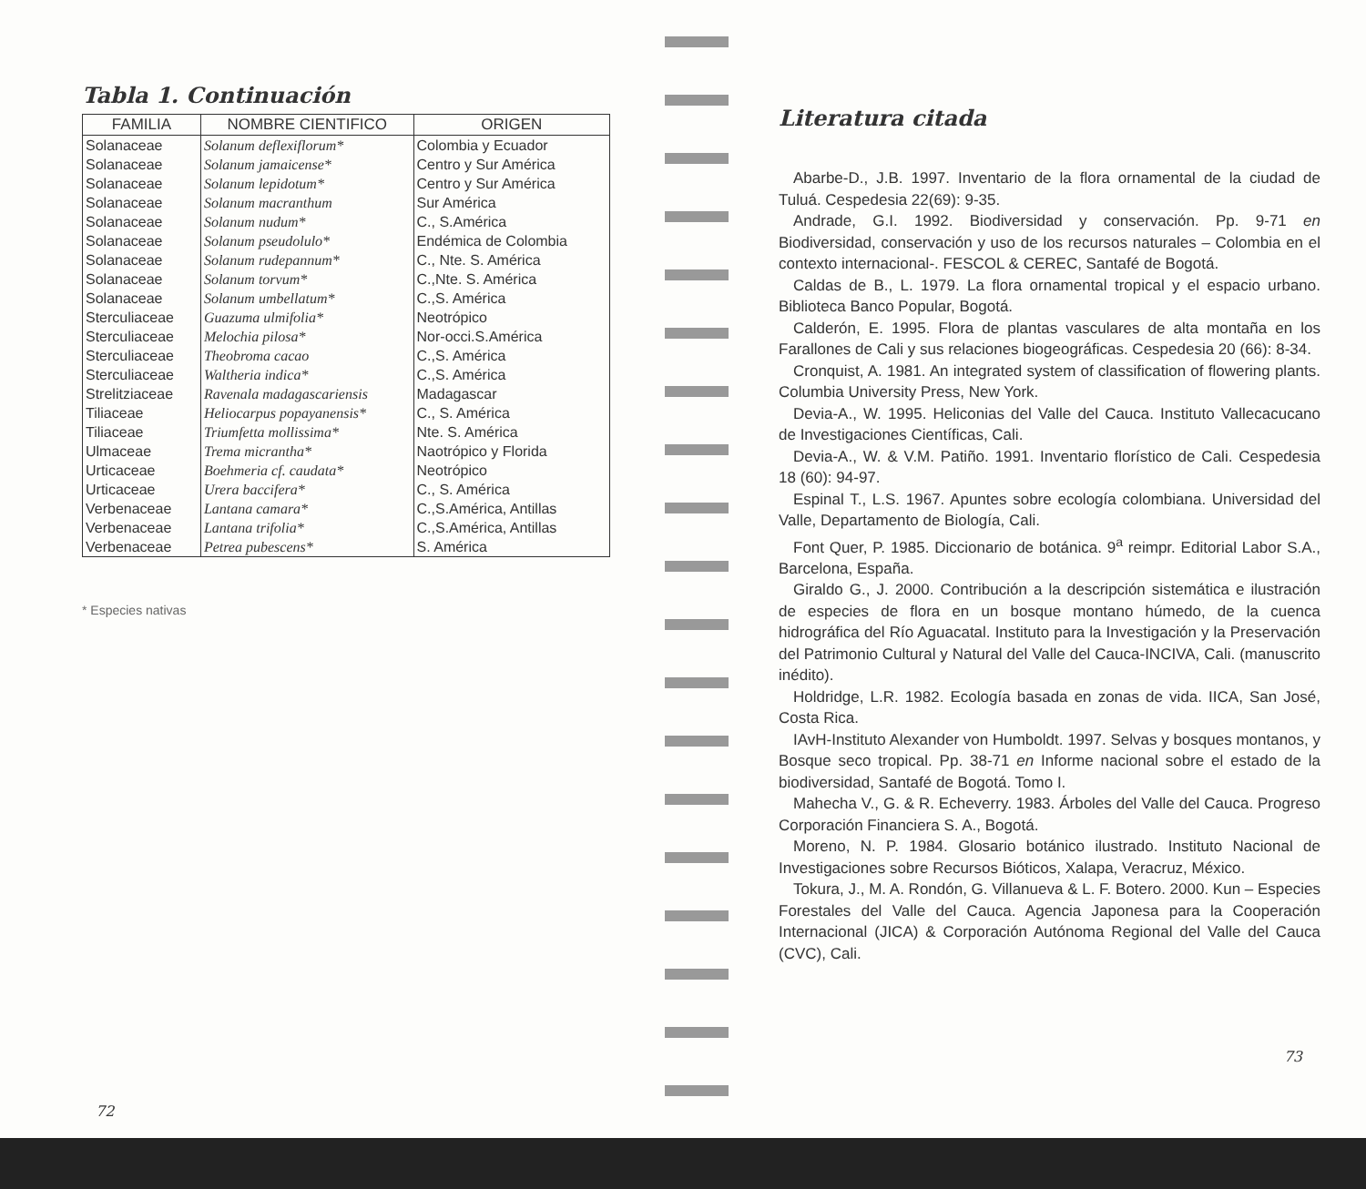Tabla 1. Continuación
| FAMILIA | NOMBRE CIENTIFICO | ORIGEN |
| --- | --- | --- |
| Solanaceae | Solanum deflexiflorum* | Colombia y Ecuador |
| Solanaceae | Solanum jamaicense* | Centro y Sur América |
| Solanaceae | Solanum lepidotum* | Centro y Sur América |
| Solanaceae | Solanum macranthum | Sur América |
| Solanaceae | Solanum nudum* | C., S.América |
| Solanaceae | Solanum pseudolulo* | Endémica de Colombia |
| Solanaceae | Solanum rudepannum* | C., Nte. S. América |
| Solanaceae | Solanum torvum* | C.,Nte. S. América |
| Solanaceae | Solanum umbellatum* | C.,S. América |
| Sterculiaceae | Guazuma ulmifolia* | Neotrópico |
| Sterculiaceae | Melochia pilosa* | Nor-occi.S.América |
| Sterculiaceae | Theobroma cacao | C.,S. América |
| Sterculiaceae | Waltheria indica* | C.,S. América |
| Strelitziaceae | Ravenala madagascariensis | Madagascar |
| Tiliaceae | Heliocarpus popayanensis* | C., S. América |
| Tiliaceae | Triumfetta mollissima* | Nte. S. América |
| Ulmaceae | Trema micrantha* | Naotrópico y Florida |
| Urticaceae | Boehmeria cf. caudata* | Neotrópico |
| Urticaceae | Urera baccifera* | C., S. América |
| Verbenaceae | Lantana camara* | C.,S.América, Antillas |
| Verbenaceae | Lantana trifolia* | C.,S.América, Antillas |
| Verbenaceae | Petrea pubescens* | S. América |
* Especies nativas
72
Literatura citada
Abarbe-D., J.B. 1997. Inventario de la flora ornamental de la ciudad de Tuluá. Cespedesia 22(69): 9-35.
Andrade, G.I. 1992. Biodiversidad y conservación. Pp. 9-71 en Biodiversidad, conservación y uso de los recursos naturales – Colombia en el contexto internacional-. FESCOL & CEREC, Santafé de Bogotá.
Caldas de B., L. 1979. La flora ornamental tropical y el espacio urbano. Biblioteca Banco Popular, Bogotá.
Calderón, E. 1995. Flora de plantas vasculares de alta montaña en los Farallones de Cali y sus relaciones biogeográficas. Cespedesia 20 (66): 8-34.
Cronquist, A. 1981. An integrated system of classification of flowering plants. Columbia University Press, New York.
Devia-A., W. 1995. Heliconias del Valle del Cauca. Instituto Vallecacucano de Investigaciones Científicas, Cali.
Devia-A., W. & V.M. Patiño. 1991. Inventario florístico de Cali. Cespedesia 18 (60): 94-97.
Espinal T., L.S. 1967. Apuntes sobre ecología colombiana. Universidad del Valle, Departamento de Biología, Cali.
Font Quer, P. 1985. Diccionario de botánica. 9<sup>a</sup> reimpr. Editorial Labor S.A., Barcelona, España.
Giraldo G., J. 2000. Contribución a la descripción sistemática e ilustración de especies de flora en un bosque montano húmedo, de la cuenca hidrográfica del Río Aguacatal. Instituto para la Investigación y la Preservación del Patrimonio Cultural y Natural del Valle del Cauca-INCIVA, Cali. (manuscrito inédito).
Holdridge, L.R. 1982. Ecología basada en zonas de vida. IICA, San José, Costa Rica.
IAvH-Instituto Alexander von Humboldt. 1997. Selvas y bosques montanos, y Bosque seco tropical. Pp. 38-71 en Informe nacional sobre el estado de la biodiversidad, Santafé de Bogotá. Tomo I.
Mahecha V., G. & R. Echeverry. 1983. Árboles del Valle del Cauca. Progreso Corporación Financiera S. A., Bogotá.
Moreno, N. P. 1984. Glosario botánico ilustrado. Instituto Nacional de Investigaciones sobre Recursos Bióticos, Xalapa, Veracruz, México.
Tokura, J., M. A. Rondón, G. Villanueva & L. F. Botero. 2000. Kun – Especies Forestales del Valle del Cauca. Agencia Japonesa para la Cooperación Internacional (JICA) & Corporación Autónoma Regional del Valle del Cauca (CVC), Cali.
73